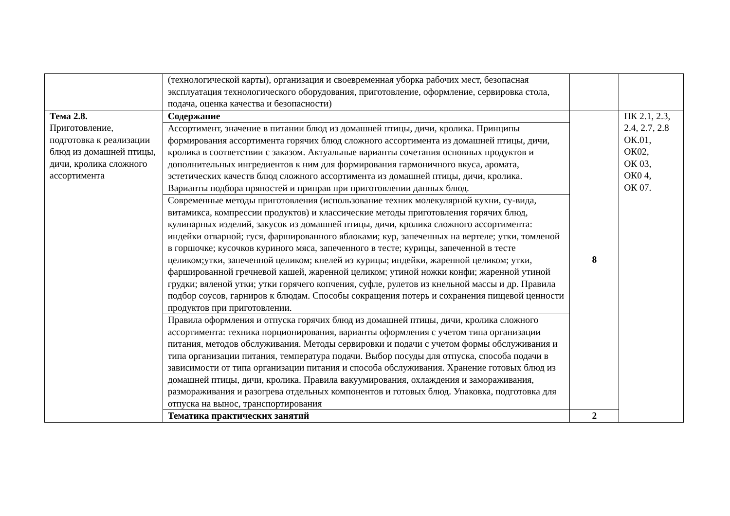| | (технологической карты), организация и своевременная уборка рабочих мест, безопасная эксплуатация технологического оборудования, приготовление, оформление, сервировка стола, подача, оценка качества и безопасности) | | |
| Тема 2.8. Приготовление, подготовка к реализации блюд из домашней птицы, дичи, кролика сложного ассортимента | Содержание | 8 | ПК 2.1, 2.3, 2.4, 2.7, 2.8 ОК.01, ОК02, ОК 03, ОК0 4, ОК 07. |
| | Ассортимент, значение в питании блюд из домашней птицы, дичи, кролика. Принципы формирования ассортимента горячих блюд сложного ассортимента из домашней птицы, дичи, кролика в соответствии с заказом. Актуальные варианты сочетания основных продуктов и дополнительных ингредиентов к ним для формирования гармоничного вкуса, аромата, эстетических качеств блюд сложного ассортимента из домашней птицы, дичи, кролика. Варианты подбора пряностей и приправ при приготовлении данных блюд. | | |
| | Современные методы приготовления (использование техник молекулярной кухни, су-вида, витамикса, компрессии продуктов) и классические методы приготовления горячих блюд, кулинарных изделий, закусок из домашней птицы, дичи, кролика сложного ассортимента: индейки отварной; гуся, фаршированного яблоками; кур, запеченных на вертеле; утки, томленой в горшочке; кусочков куриного мяса, запеченного в тесте; курицы, запеченной в тесте целиком;утки, запеченной целиком; кнелей из курицы; индейки, жаренной целиком; утки, фаршированной гречневой кашей, жаренной целиком; утиной ножки конфи; жаренной утиной грудки; вяленой утки; утки горячего копчения, суфле, рулетов из кнельной массы и др. Правила подбор соусов, гарниров к блюдам. Способы сокращения потерь и сохранения пищевой ценности продуктов при приготовлении. | | |
| | Правила оформления и отпуска горячих блюд из домашней птицы, дичи, кролика сложного ассортимента: техника порционирования, варианты оформления с учетом типа организации питания, методов обслуживания. Методы сервировки и подачи с учетом формы обслуживания и типа организации питания, температура подачи. Выбор посуды для отпуска, способа подачи в зависимости от типа организации питания и способа обслуживания. Хранение готовых блюд из домашней птицы, дичи, кролика. Правила вакуумирования, охлаждения и замораживания, размораживания и разогрева отдельных компонентов и готовых блюд. Упаковка, подготовка для отпуска на вынос, транспортирования | | |
| | Тематика практических занятий | 2 | |